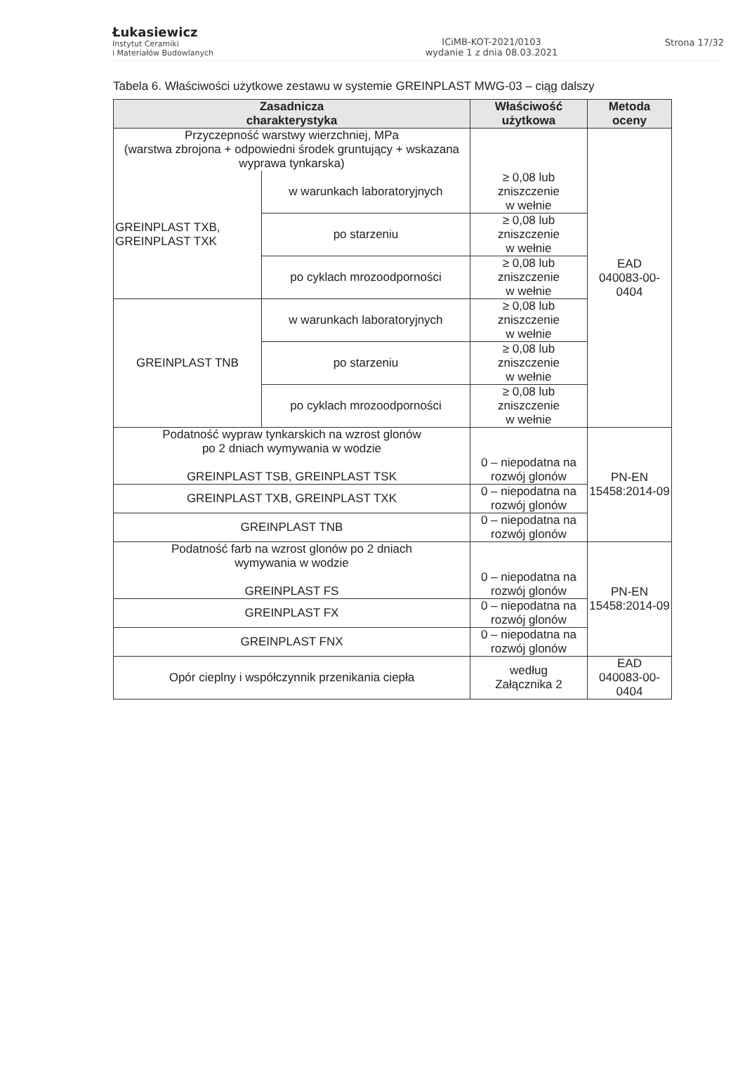Łukasiewicz
Instytut Ceramiki
i Materiałów Budowlanych
ICiMB-KOT-2021/0103
wydanie 1 z dnia 08.03.2021
Strona 17/32
Tabela 6. Właściwości użytkowe zestawu w systemie GREINPLAST MWG-03 – ciąg dalszy
| Zasadnicza charakterystyka | | Właściwość użytkowa | Metoda oceny |
| --- | --- | --- | --- |
| Przyczepność warstwy wierzchniej, MPa (warstwa zbrojona + odpowiedni środek gruntujący + wskazana wyprawa tynkarska) | | | EAD 040083-00-0404 |
| GREINPLAST TXB, GREINPLAST TXK | w warunkach laboratoryjnych | ≥ 0,08 lub zniszczenie w wełnie | |
| | po starzeniu | ≥ 0,08 lub zniszczenie w wełnie | |
| | po cyklach mrozoodporności | ≥ 0,08 lub zniszczenie w wełnie | |
| GREINPLAST TNB | w warunkach laboratoryjnych | ≥ 0,08 lub zniszczenie w wełnie | |
| | po starzeniu | ≥ 0,08 lub zniszczenie w wełnie | |
| | po cyklach mrozoodporności | ≥ 0,08 lub zniszczenie w wełnie | |
| Podatność wypraw tynkarskich na wzrost glonów po 2 dniach wymywania w wodzie GREINPLAST TSB, GREINPLAST TSK | | 0 – niepodatna na rozwój glonów | PN-EN 15458:2014-09 |
| GREINPLAST TXB, GREINPLAST TXK | | 0 – niepodatna na rozwój glonów | |
| GREINPLAST TNB | | 0 – niepodatna na rozwój glonów | |
| Podatność farb na wzrost glonów po 2 dniach wymywania w wodzie GREINPLAST FS | | 0 – niepodatna na rozwój glonów | PN-EN 15458:2014-09 |
| GREINPLAST FX | | 0 – niepodatna na rozwój glonów | |
| GREINPLAST FNX | | 0 – niepodatna na rozwój glonów | |
| Opór cieplny i współczynnik przenikania ciepła | | według Załącznika 2 | EAD 040083-00-0404 |